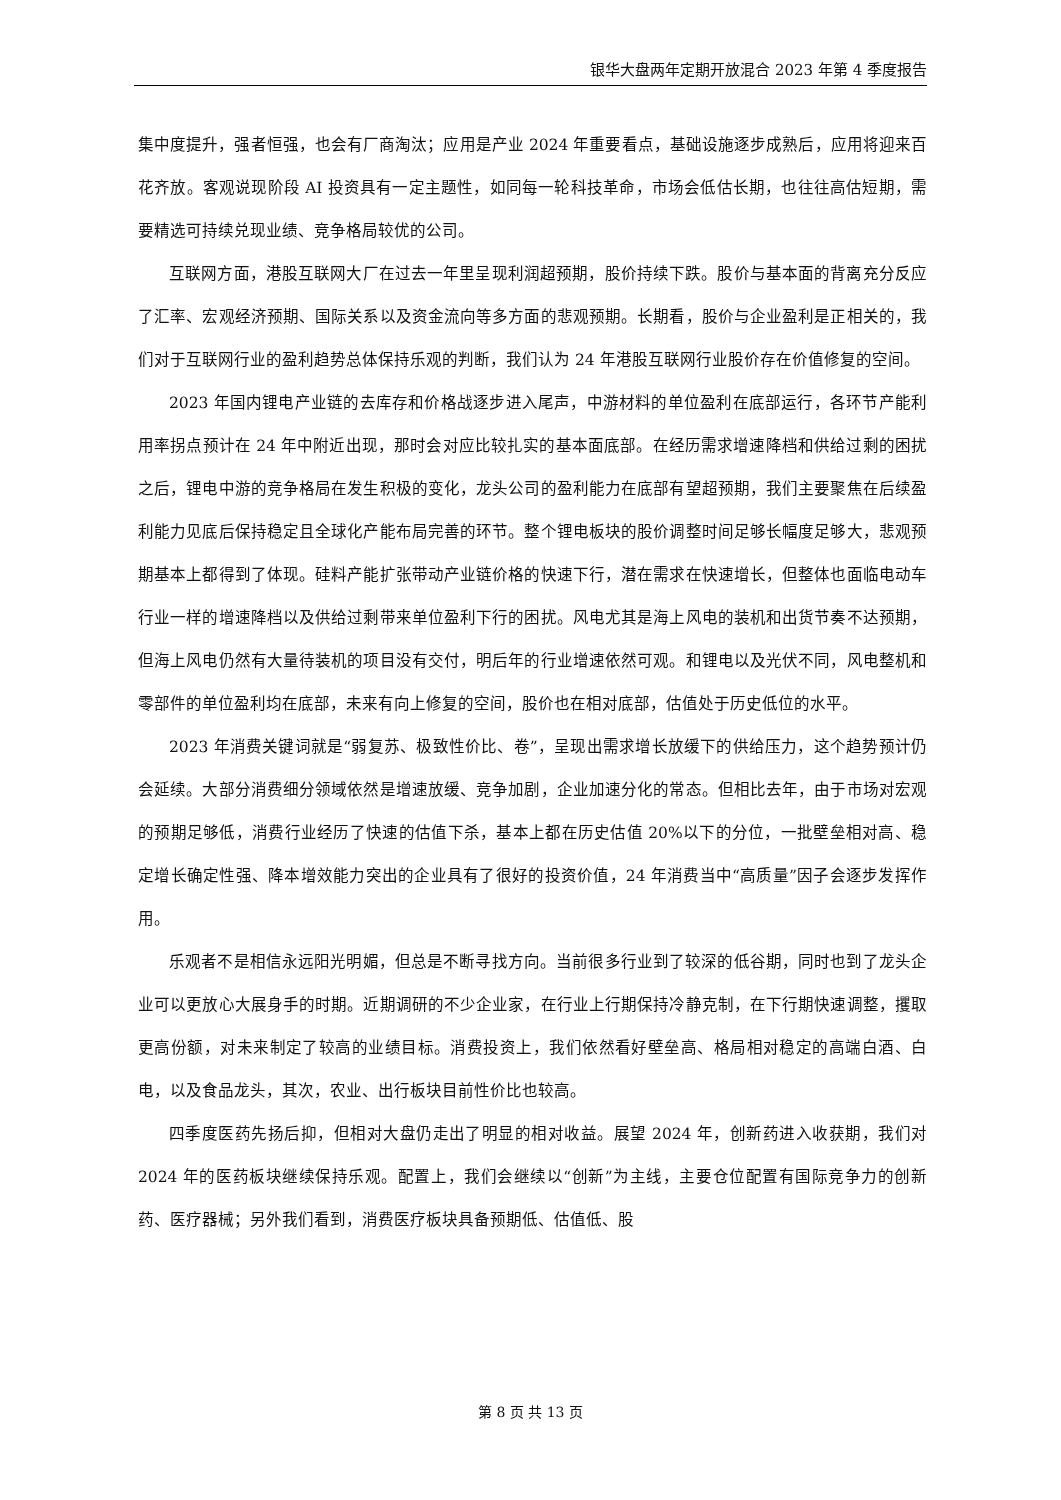银华大盘两年定期开放混合 2023 年第 4 季度报告
集中度提升，强者恒强，也会有厂商淘汰；应用是产业 2024 年重要看点，基础设施逐步成熟后，应用将迎来百花齐放。客观说现阶段 AI 投资具有一定主题性，如同每一轮科技革命，市场会低估长期，也往往高估短期，需要精选可持续兑现业绩、竞争格局较优的公司。
互联网方面，港股互联网大厂在过去一年里呈现利润超预期，股价持续下跌。股价与基本面的背离充分反应了汇率、宏观经济预期、国际关系以及资金流向等多方面的悲观预期。长期看，股价与企业盈利是正相关的，我们对于互联网行业的盈利趋势总体保持乐观的判断，我们认为 24 年港股互联网行业股价存在价值修复的空间。
2023 年国内锂电产业链的去库存和价格战逐步进入尾声，中游材料的单位盈利在底部运行，各环节产能利用率拐点预计在 24 年中附近出现，那时会对应比较扎实的基本面底部。在经历需求增速降档和供给过剩的困扰之后，锂电中游的竞争格局在发生积极的变化，龙头公司的盈利能力在底部有望超预期，我们主要聚焦在后续盈利能力见底后保持稳定且全球化产能布局完善的环节。整个锂电板块的股价调整时间足够长幅度足够大，悲观预期基本上都得到了体现。硅料产能扩张带动产业链价格的快速下行，潜在需求在快速增长，但整体也面临电动车行业一样的增速降档以及供给过剩带来单位盈利下行的困扰。风电尤其是海上风电的装机和出货节奏不达预期，但海上风电仍然有大量待装机的项目没有交付，明后年的行业增速依然可观。和锂电以及光伏不同，风电整机和零部件的单位盈利均在底部，未来有向上修复的空间，股价也在相对底部，估值处于历史低位的水平。
2023 年消费关键词就是“弱复苏、极致性价比、卷”，呈现出需求增长放缓下的供给压力，这个趋势预计仍会延续。大部分消费细分领域依然是增速放缓、竞争加剧，企业加速分化的常态。但相比去年，由于市场对宏观的预期足够低，消费行业经历了快速的估值下杀，基本上都在历史估值 20%以下的分位，一批壁垒相对高、稳定增长确定性强、降本增效能力突出的企业具有了很好的投资价值，24 年消费当中“高质量”因子会逐步发挥作用。
乐观者不是相信永远阳光明媚，但总是不断寻找方向。当前很多行业到了较深的低谷期，同时也到了龙头企业可以更放心大展身手的时期。近期调研的不少企业家，在行业上行期保持冷静克制，在下行期快速调整，攫取更高份额，对未来制定了较高的业绩目标。消费投资上，我们依然看好壁垒高、格局相对稳定的高端白酒、白电，以及食品龙头，其次，农业、出行板块目前性价比也较高。
四季度医药先扬后抑，但相对大盘仍走出了明显的相对收益。展望 2024 年，创新药进入收获期，我们对 2024 年的医药板块继续保持乐观。配置上，我们会继续以“创新”为主线，主要仓位配置有国际竞争力的创新药、医疗器械；另外我们看到，消费医疗板块具备预期低、估值低、股
第 8 页 共 13 页